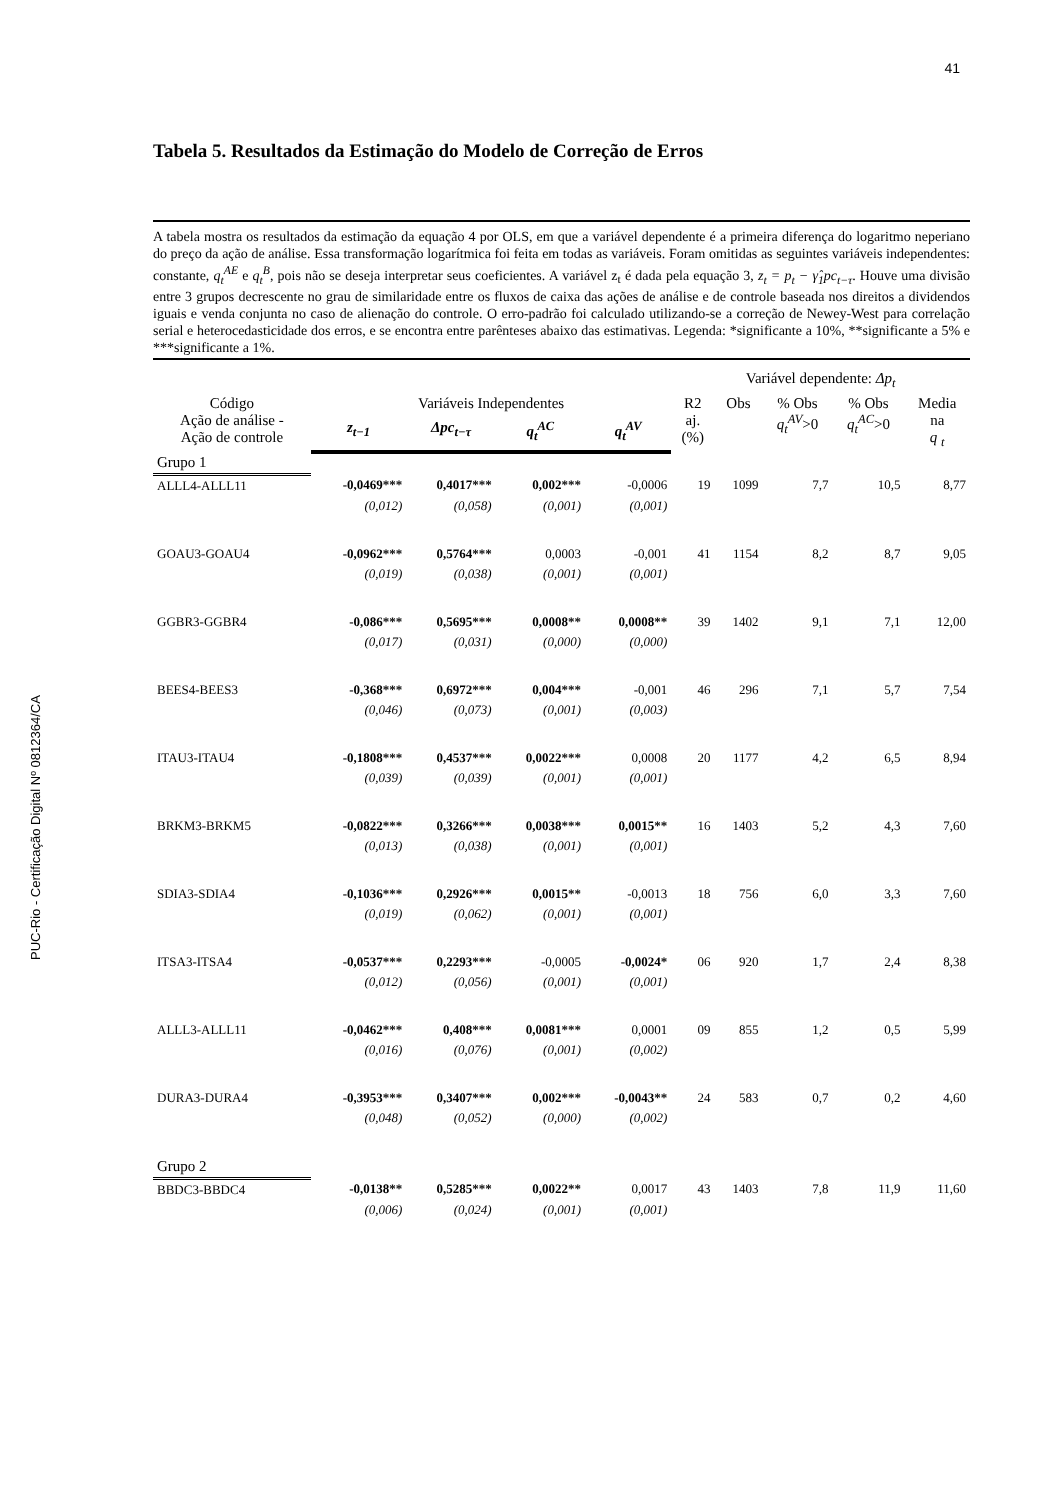41
PUC-Rio - Certificação Digital Nº 0812364/CA
Tabela 5. Resultados da Estimação do Modelo de Correção de Erros
A tabela mostra os resultados da estimação da equação 4 por OLS, em que a variável dependente é a primeira diferença do logaritmo neperiano do preço da ação de análise. Essa transformação logarítmica foi feita em todas as variáveis. Foram omitidas as seguintes variáveis independentes: constante, q<sub>t</sub><sup>AE</sup> e q<sub>t</sub><sup>B</sup>, pois não se deseja interpretar seus coeficientes. A variável z<sub>t</sub> é dada pela equação 3, z<sub>t</sub> = p<sub>t</sub> − γ̂<sub>1</sub>pc<sub>t−τ</sub>. Houve uma divisão entre 3 grupos decrescente no grau de similaridade entre os fluxos de caixa das ações de análise e de controle baseada nos direitos a dividendos iguais e venda conjunta no caso de alienação do controle. O erro-padrão foi calculado utilizando-se a correção de Newey-West para correlação serial e heterocedasticidade dos erros, e se encontra entre parênteses abaixo das estimativas. Legenda: *significante a 10%, **significante a 5% e ***significante a 1%.
| | | | | | Variável dependente: Δp<sub>t</sub> | | | | |
| --- | --- | --- | --- | --- | --- | --- | --- | --- | --- |
| Código Ação de análise - Ação de controle | Variáveis Independentes | | | | R2 aj. (%) | Obs | % Obs q<sub>t</sub><sup>AV</sup> >0 | % Obs q<sub>t</sub><sup>AC</sup> >0 | Media na q <sub>t</sub> |
| | z<sub>t−1</sub> | Δpc<sub>t−τ</sub> | q<sub>t</sub><sup>AC</sup> | q<sub>t</sub><sup>AV</sup> | | | | | |
| Grupo 1 | | | | | | | | | |
| ALLL4-ALLL11 | -0,0469*** | 0,4017*** | 0,002*** | -0,0006 | 19 | 1099 | 7,7 | 10,5 | 8,77 |
| | (0,012) | (0,058) | (0,001) | (0,001) | | | | | |
| GOAU3-GOAU4 | -0,0962*** | 0,5764*** | 0,0003 | -0,001 | 41 | 1154 | 8,2 | 8,7 | 9,05 |
| | (0,019) | (0,038) | (0,001) | (0,001) | | | | | |
| GGBR3-GGBR4 | -0,086*** | 0,5695*** | 0,0008** | 0,0008** | 39 | 1402 | 9,1 | 7,1 | 12,00 |
| | (0,017) | (0,031) | (0,000) | (0,000) | | | | | |
| BEES4-BEES3 | -0,368*** | 0,6972*** | 0,004*** | -0,001 | 46 | 296 | 7,1 | 5,7 | 7,54 |
| | (0,046) | (0,073) | (0,001) | (0,003) | | | | | |
| ITAU3-ITAU4 | -0,1808*** | 0,4537*** | 0,0022*** | 0,0008 | 20 | 1177 | 4,2 | 6,5 | 8,94 |
| | (0,039) | (0,039) | (0,001) | (0,001) | | | | | |
| BRKM3-BRKM5 | -0,0822*** | 0,3266*** | 0,0038*** | 0,0015** | 16 | 1403 | 5,2 | 4,3 | 7,60 |
| | (0,013) | (0,038) | (0,001) | (0,001) | | | | | |
| SDIA3-SDIA4 | -0,1036*** | 0,2926*** | 0,0015** | -0,0013 | 18 | 756 | 6,0 | 3,3 | 7,60 |
| | (0,019) | (0,062) | (0,001) | (0,001) | | | | | |
| ITSA3-ITSA4 | -0,0537*** | 0,2293*** | -0,0005 | -0,0024* | 06 | 920 | 1,7 | 2,4 | 8,38 |
| | (0,012) | (0,056) | (0,001) | (0,001) | | | | | |
| ALLL3-ALLL11 | -0,0462*** | 0,408*** | 0,0081*** | 0,0001 | 09 | 855 | 1,2 | 0,5 | 5,99 |
| | (0,016) | (0,076) | (0,001) | (0,002) | | | | | |
| DURA3-DURA4 | -0,3953*** | 0,3407*** | 0,002*** | -0,0043** | 24 | 583 | 0,7 | 0,2 | 4,60 |
| | (0,048) | (0,052) | (0,000) | (0,002) | | | | | |
| Grupo 2 | | | | | | | | | |
| BBDC3-BBDC4 | -0,0138** | 0,5285*** | 0,0022** | 0,0017 | 43 | 1403 | 7,8 | 11,9 | 11,60 |
| | (0,006) | (0,024) | (0,001) | (0,001) | | | | | |